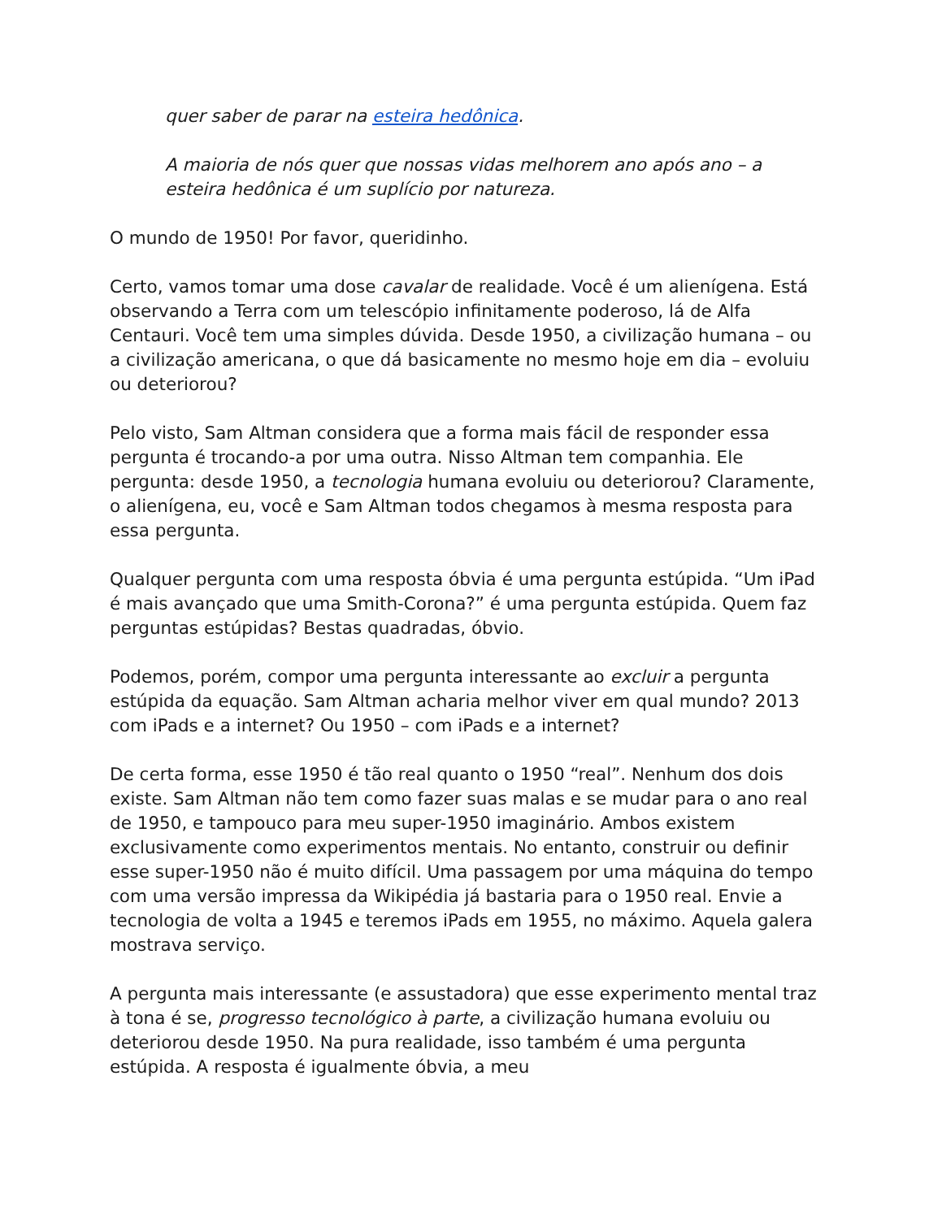quer saber de parar na esteira hedônica.
A maioria de nós quer que nossas vidas melhorem ano após ano – a esteira hedônica é um suplício por natureza.
O mundo de 1950! Por favor, queridinho.
Certo, vamos tomar uma dose cavalar de realidade. Você é um alienígena. Está observando a Terra com um telescópio infinitamente poderoso, lá de Alfa Centauri. Você tem uma simples dúvida. Desde 1950, a civilização humana – ou a civilização americana, o que dá basicamente no mesmo hoje em dia – evoluiu ou deteriorou?
Pelo visto, Sam Altman considera que a forma mais fácil de responder essa pergunta é trocando-a por uma outra. Nisso Altman tem companhia. Ele pergunta: desde 1950, a tecnologia humana evoluiu ou deteriorou? Claramente, o alienígena, eu, você e Sam Altman todos chegamos à mesma resposta para essa pergunta.
Qualquer pergunta com uma resposta óbvia é uma pergunta estúpida. “Um iPad é mais avançado que uma Smith-Corona?” é uma pergunta estúpida. Quem faz perguntas estúpidas? Bestas quadradas, óbvio.
Podemos, porém, compor uma pergunta interessante ao excluir a pergunta estúpida da equação. Sam Altman acharia melhor viver em qual mundo? 2013 com iPads e a internet? Ou 1950 – com iPads e a internet?
De certa forma, esse 1950 é tão real quanto o 1950 “real”. Nenhum dos dois existe. Sam Altman não tem como fazer suas malas e se mudar para o ano real de 1950, e tampouco para meu super-1950 imaginário. Ambos existem exclusivamente como experimentos mentais. No entanto, construir ou definir esse super-1950 não é muito difícil. Uma passagem por uma máquina do tempo com uma versão impressa da Wikipédia já bastaria para o 1950 real. Envie a tecnologia de volta a 1945 e teremos iPads em 1955, no máximo. Aquela galera mostrava serviço.
A pergunta mais interessante (e assustadora) que esse experimento mental traz à tona é se, progresso tecnológico à parte, a civilização humana evoluiu ou deteriorou desde 1950. Na pura realidade, isso também é uma pergunta estúpida. A resposta é igualmente óbvia, a meu